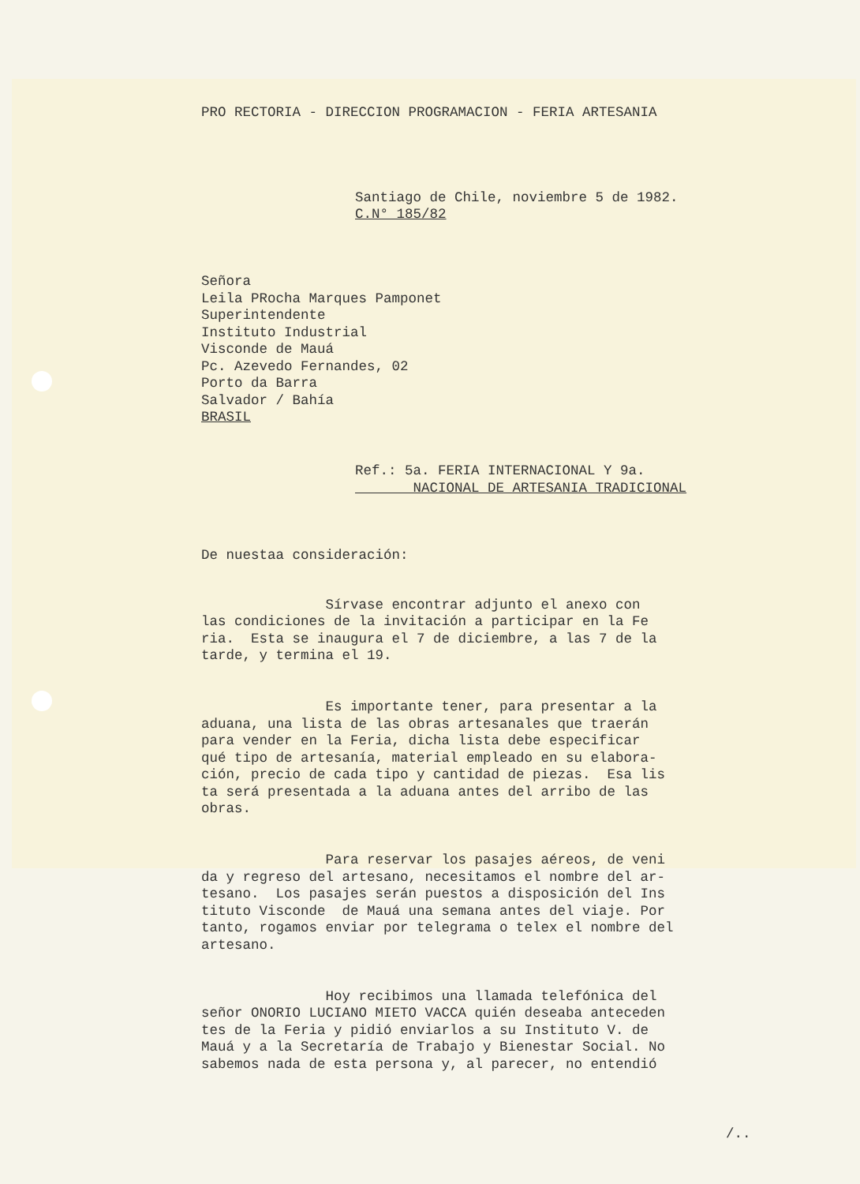PRO RECTORIA - DIRECCION PROGRAMACION - FERIA ARTESANIA
Santiago de Chile, noviembre 5 de 1982. C.N° 185/82
Señora Leila PRocha Marques Pamponet Superintendente Instituto Industrial Visconde de Mauá Pc. Azevedo Fernandes, 02 Porto da Barra Salvador / Bahía BRASIL
Ref.: 5a. FERIA INTERNACIONAL Y 9a. NACIONAL DE ARTESANIA TRADICIONAL
De nuestaa consideración:
Sírvase encontrar adjunto el anexo con las condiciones de la invitación a participar en la Fe ria. Esta se inaugura el 7 de diciembre, a las 7 de la tarde, y termina el 19.
Es importante tener, para presentar a la aduana, una lista de las obras artesanales que traerán para vender en la Feria, dicha lista debe especificar qué tipo de artesanía, material empleado en su elabora- ción, precio de cada tipo y cantidad de piezas. Esa lis ta será presentada a la aduana antes del arribo de las obras.
Para reservar los pasajes aéreos, de veni da y regreso del artesano, necesitamos el nombre del ar- tesano. Los pasajes serán puestos a disposición del Ins tituto Visconde de Mauá una semana antes del viaje. Por tanto, rogamos enviar por telegrama o telex el nombre del artesano.
Hoy recibimos una llamada telefónica del señor ONORIO LUCIANO MIETO VACCA quién deseaba anteceden tes de la Feria y pidió enviarlos a su Instituto V. de Mauá y a la Secretaría de Trabajo y Bienestar Social. No sabemos nada de esta persona y, al parecer, no entendió
/..